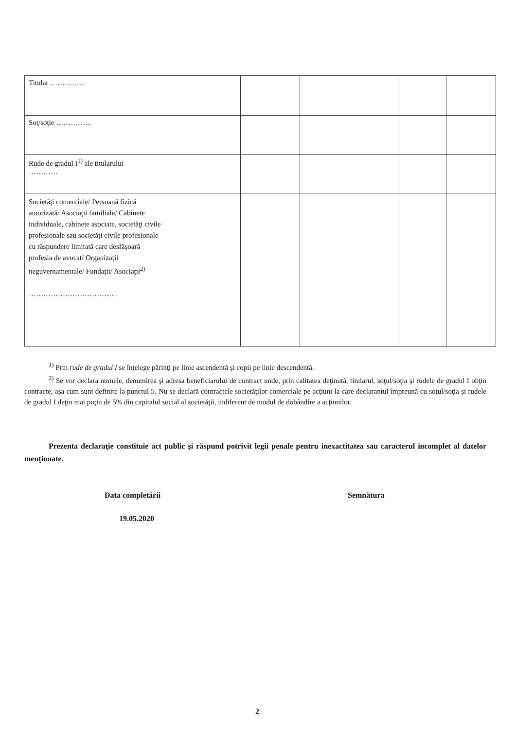| Titular …………... | | | | | | |
| Soţ/soţie …………... | | | | | | |
| Rude de gradul I<sup>1)</sup> ale titularului ………… | | | | | | |
| Societăţi comerciale/ Persoană fizică autorizată/ Asociaţii familiale/ Cabinete individuale, cabinete asociate, societăţi civile profesionale sau societăţi civile profesionale cu răspundere limitată care desfăşoară profesia de avocat/ Organizaţii neguvernamentale/ Fundaţii/ Asociaţii<sup>2)</sup> ……………………………… | | | | | | |
<sup>1)</sup> Prin rude de gradul I se înţelege părinţi pe linie ascendentă şi copii pe linie descendentă.
<sup>2)</sup> Se vor declara numele, denumirea şi adresa beneficiarului de contract unde, prin calitatea deţinută, titularul, soţul/soţia şi rudele de gradul I obţin contracte, aşa cum sunt definite la punctul 5. Nu se declară contractele societăţilor comerciale pe acţiuni la care declarantul împreună cu soţul/soţia şi rudele de gradul I deţin mai puţin de 5% din capitalul social al societăţii, indiferent de modul de dobândire a acţiunilor.
Prezenta declaraţie constituie act public şi răspund potrivit legii penale pentru inexactitatea sau caracterul incomplet al datelor menţionate.
Data completării Semnătura
19.05.2020
2